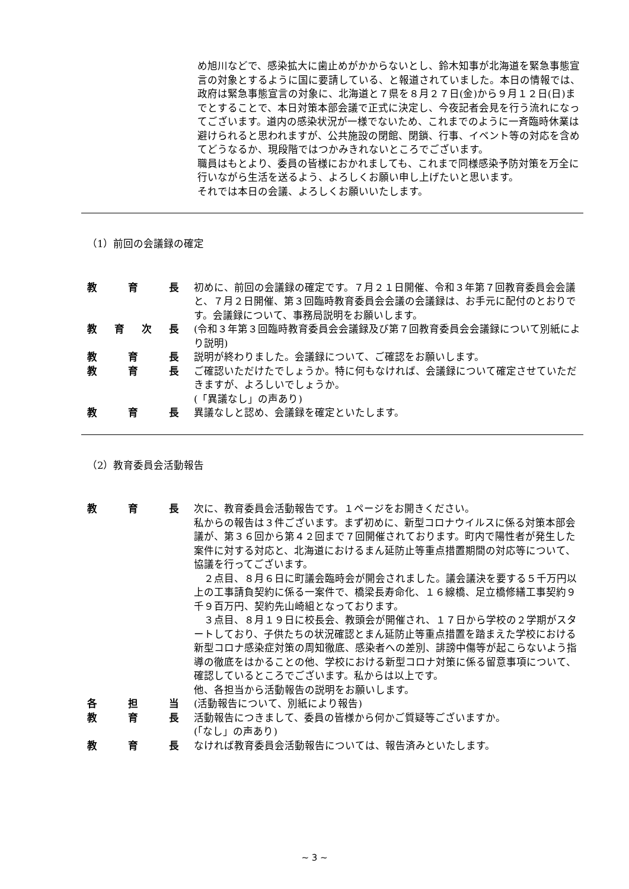め旭川などで、感染拡大に歯止めがかからないとし、鈴木知事が北海道を緊急事態宣言の対象とするように国に要請している、と報道されていました。本日の情報では、政府は緊急事態宣言の対象に、北海道と７県を８月２７日(金)から９月１２日(日)までとすることで、本日対策本部会議で正式に決定し、今夜記者会見を行う流れになってございます。道内の感染状況が一様でないため、これまでのように一斉臨時休業は避けられると思われますが、公共施設の閉館、閉鎖、行事、イベント等の対応を含めてどうなるか、現段階ではつかみきれないところでございます。
職員はもとより、委員の皆様におかれましても、これまで同様感染予防対策を万全に行いながら生活を送るよう、よろしくお願い申し上げたいと思います。
それでは本日の会議、よろしくお願いいたします。
（1）前回の会議録の確定
教育長 初めに、前回の会議録の確定です。７月２１日開催、令和３年第７回教育委員会会議と、７月２日開催、第３回臨時教育委員会会議の会議録は、お手元に配付のとおりです。会議録について、事務局説明をお願いします。
教育次長 (令和３年第３回臨時教育委員会会議録及び第７回教育委員会会議録について別紙により説明)
教育長 説明が終わりました。会議録について、ご確認をお願いします。
教育長 ご確認いただけたでしょうか。特に何もなければ、会議録について確定させていただきますが、よろしいでしょうか。
(「異議なし」の声あり)
教育長 異議なしと認め、会議録を確定といたします。
（2）教育委員会活動報告
教育長 次に、教育委員会活動報告です。１ページをお開きください。
私からの報告は３件ございます。まず初めに、新型コロナウイルスに係る対策本部会議が、第３６回から第４２回まで７回開催されております。町内で陽性者が発生した案件に対する対応と、北海道におけるまん延防止等重点措置期間の対応等について、協議を行ってございます。
　２点目、８月６日に町議会臨時会が開会されました。議会議決を要する５千万円以上の工事請負契約に係る一案件で、橋梁長寿命化、１６線橋、足立橋修繕工事契約９千９百万円、契約先山崎組となっております。
　３点目、８月１９日に校長会、教頭会が開催され、１７日から学校の２学期がスタートしており、子供たちの状況確認とまん延防止等重点措置を踏まえた学校における新型コロナ感染症対策の周知徹底、感染者への差別、誹謗中傷等が起こらないよう指導の徹底をはかることの他、学校における新型コロナ対策に係る留意事項について、確認しているところでございます。私からは以上です。
他、各担当から活動報告の説明をお願いします。
各担当 (活動報告について、別紙により報告)
教育長 活動報告につきまして、委員の皆様から何かご質疑等ございますか。
(「なし」の声あり)
教育長 なければ教育委員会活動報告については、報告済みといたします。
~ 3 ~